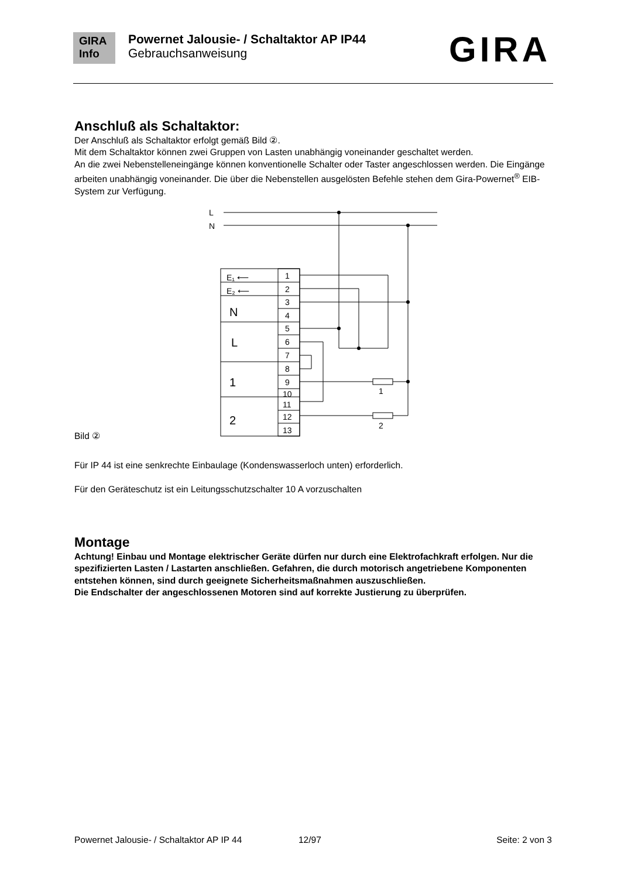GIRA
Info
Powernet Jalousie- / Schaltaktor AP IP44
Gebrauchsanweisung
GIRA
Anschluß als Schaltaktor:
Der Anschluß als Schaltaktor erfolgt gemäß Bild ②.
Mit dem Schaltaktor können zwei Gruppen von Lasten unabhängig voneinander geschaltet werden.
An die zwei Nebenstelleneingänge können konventionelle Schalter oder Taster angeschlossen werden. Die Eingänge arbeiten unabhängig voneinander. Die über die Nebenstellen ausgelösten Befehle stehen dem Gira-Powernet<sup>®</sup> EIB-System zur Verfügung.
Bild ②
L
N
E₁ ⟵
E₂ ⟵
N
L
1
2
1
2
3
4
5
6
7
8
9
10
11
12
13
1
2
Für IP 44 ist eine senkrechte Einbaulage (Kondenswasserloch unten) erforderlich.
Für den Geräteschutz ist ein Leitungsschutzschalter 10 A vorzuschalten
Montage
Achtung! Einbau und Montage elektrischer Geräte dürfen nur durch eine Elektrofachkraft erfolgen. Nur die spezifizierten Lasten / Lastarten anschließen. Gefahren, die durch motorisch angetriebene Komponenten entstehen können, sind durch geeignete Sicherheitsmaßnahmen auszuschließen.
Die Endschalter der angeschlossenen Motoren sind auf korrekte Justierung zu überprüfen.
Powernet Jalousie- / Schaltaktor AP IP 44 12/97 Seite: 2 von 3